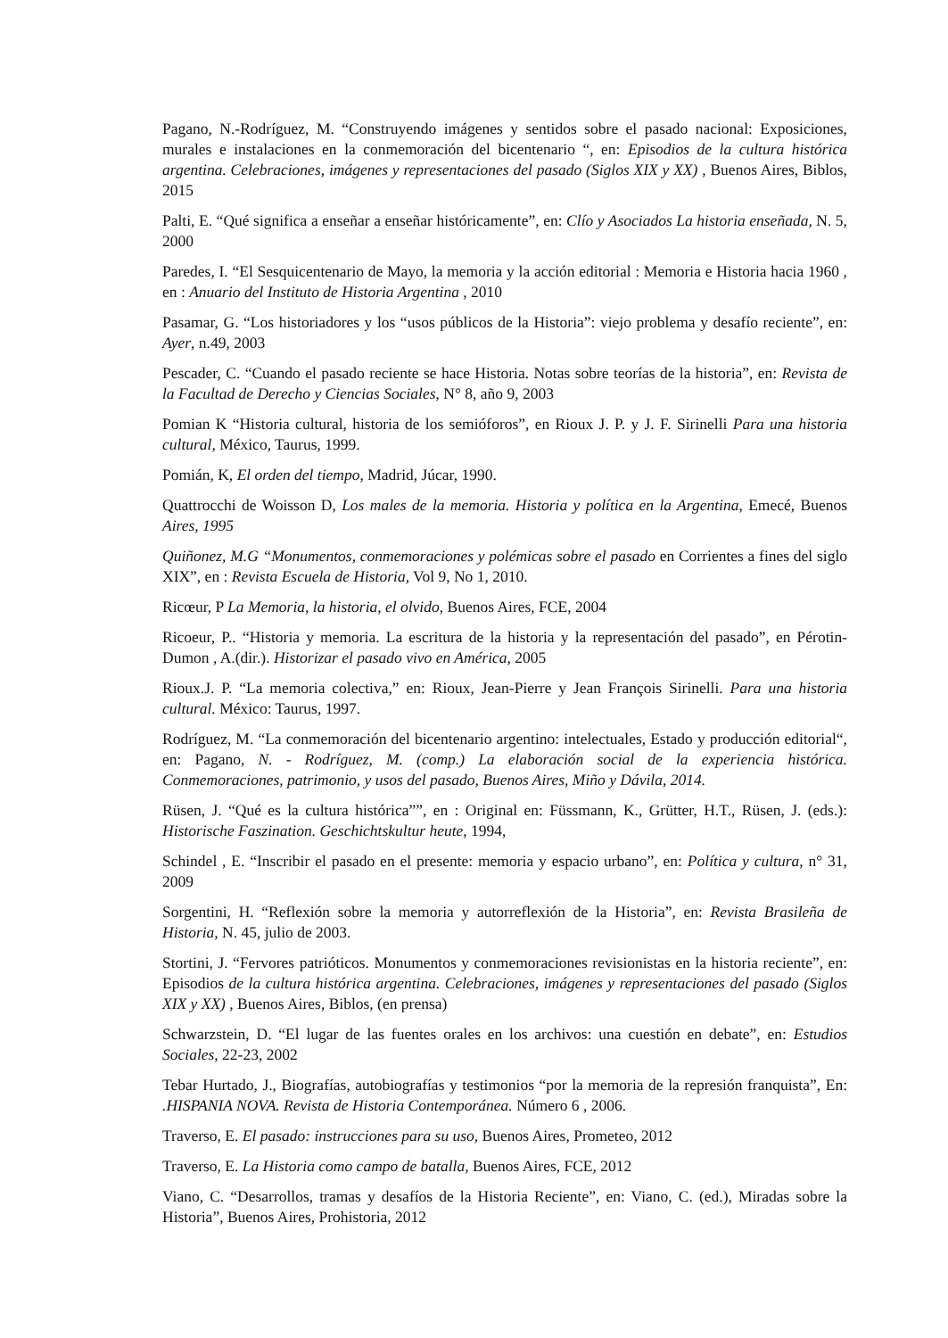Pagano, N.-Rodríguez, M. “Construyendo imágenes y sentidos sobre el pasado nacional: Exposiciones, murales e instalaciones en la conmemoración del bicentenario “, en: Episodios de la cultura histórica argentina. Celebraciones, imágenes y representaciones del pasado (Siglos XIX y XX) , Buenos Aires, Biblos, 2015
Palti, E. “Qué significa a enseñar a enseñar históricamente”, en: Clío y Asociados La historia enseñada, N. 5, 2000
Paredes, I. “El Sesquicentenario de Mayo, la memoria y la acción editorial : Memoria e Historia hacia 1960 , en : Anuario del Instituto de Historia Argentina , 2010
Pasamar, G. “Los historiadores y los “usos públicos de la Historia”: viejo problema y desafío reciente”, en: Ayer, n.49, 2003
Pescader, C. “Cuando el pasado reciente se hace Historia. Notas sobre teorías de la historia”, en: Revista de la Facultad de Derecho y Ciencias Sociales, N° 8, año 9, 2003
Pomian K “Historia cultural, historia de los semióforos”, en Rioux J. P. y J. F. Sirinelli Para una historia cultural, México, Taurus, 1999.
Pomián, K, El orden del tiempo, Madrid, Júcar, 1990.
Quattrocchi de Woisson D, Los males de la memoria. Historia y política en la Argentina, Emecé, Buenos Aires, 1995
Quiñonez, M.G “Monumentos, conmemoraciones y polémicas sobre el pasado en Corrientes a fines del siglo XIX”, en : Revista Escuela de Historia, Vol 9, No 1, 2010.
Ricœur, P La Memoria, la historia, el olvido, Buenos Aires, FCE, 2004
Ricoeur, P.. “Historia y memoria. La escritura de la historia y la representación del pasado”, en Pérotin-Dumon , A.(dir.). Historizar el pasado vivo en América, 2005
Rioux.J. P. “La memoria colectiva,” en: Rioux, Jean-Pierre y Jean François Sirinelli. Para una historia cultural. México: Taurus, 1997.
Rodríguez, M. “La conmemoración del bicentenario argentino: intelectuales, Estado y producción editorial“, en: Pagano, N. - Rodríguez, M. (comp.) La elaboración social de la experiencia histórica. Conmemoraciones, patrimonio, y usos del pasado, Buenos Aires, Miño y Dávila, 2014.
Rüsen, J. “Qué es la cultura histórica””, en : Original en: Füssmann, K., Grütter, H.T., Rüsen, J. (eds.): Historische Faszination. Geschichtskultur heute, 1994,
Schindel , E. “Inscribir el pasado en el presente: memoria y espacio urbano”, en: Política y cultura, n° 31, 2009
Sorgentini, H. “Reflexión sobre la memoria y autorreflexión de la Historia”, en: Revista Brasileña de Historia, N. 45, julio de 2003.
Stortini, J. “Fervores patrióticos. Monumentos y conmemoraciones revisionistas en la historia reciente”, en: Episodios de la cultura histórica argentina. Celebraciones, imágenes y representaciones del pasado (Siglos XIX y XX) , Buenos Aires, Biblos, (en prensa)
Schwarzstein, D. “El lugar de las fuentes orales en los archivos: una cuestión en debate”, en: Estudios Sociales, 22-23, 2002
Tebar Hurtado, J., Biografías, autobiografías y testimonios “por la memoria de la represión franquista”, En: .HISPANIA NOVA. Revista de Historia Contemporánea. Número 6 , 2006.
Traverso, E. El pasado: instrucciones para su uso, Buenos Aires, Prometeo, 2012
Traverso, E. La Historia como campo de batalla, Buenos Aires, FCE, 2012
Viano, C. “Desarrollos, tramas y desafíos de la Historia Reciente”, en: Viano, C. (ed.), Miradas sobre la Historia”, Buenos Aires, Prohistoria, 2012